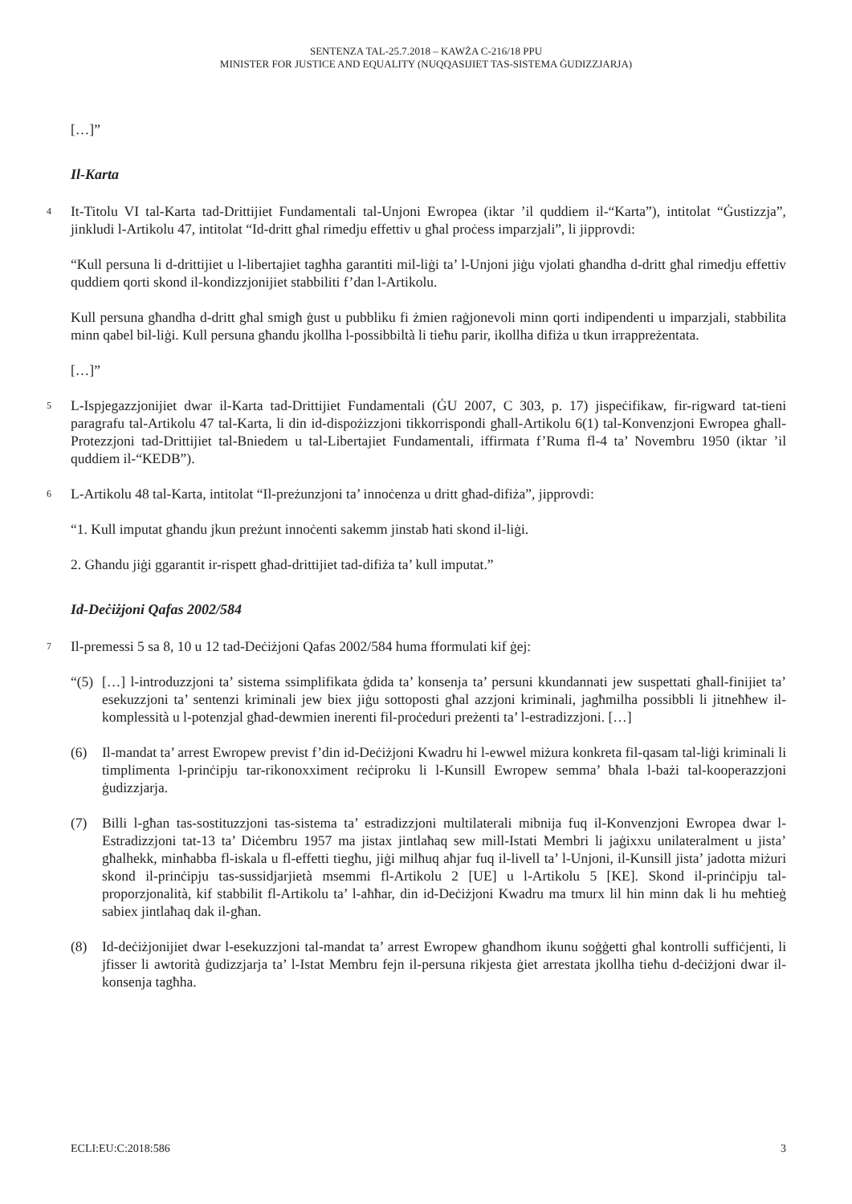SENTENZA TAL-25.7.2018 – KAWŻA C-216/18 PPU
MINISTER FOR JUSTICE AND EQUALITY (NUQQASIJIET TAS-SISTEMA ĠUDIZZJARJA)
[…]”
Il-Karta
4
It-Titolu VI tal-Karta tad-Drittijiet Fundamentali tal-Unjoni Ewropea (iktar ’il quddiem il-“Karta”), intitolat “Ġustizzja”, jinkludi l-Artikolu 47, intitolat “Id-dritt għal rimedju effettiv u għal proċess imparzjali”, li jipprovdi:
“Kull persuna li d-drittijiet u l-libertajiet tagħha garantiti mil-liġi ta’ l-Unjoni jiġu vjolati għandha d-dritt għal rimedju effettiv quddiem qorti skond il-kondizzjonijiet stabbiliti f’dan l-Artikolu.
Kull persuna għandha d-dritt għal smigħ ġust u pubbliku fi żmien raġjonevoli minn qorti indipendenti u imparzjali, stabbilita minn qabel bil-liġi. Kull persuna għandu jkollha l-possibbiltà li tieħu parir, ikollha difiża u tkun irrappreżentata.
[…]”
5
L-Ispjegazzjonijiet dwar il-Karta tad-Drittijiet Fundamentali (ĠU 2007, C 303, p. 17) jispeċifikaw, fir-rigward tat-tieni paragrafu tal-Artikolu 47 tal-Karta, li din id-dispożizzjoni tikkorrispondi għall-Artikolu 6(1) tal-Konvenzjoni Ewropea għall-Protezzjoni tad-Drittijiet tal-Bniedem u tal-Libertajiet Fundamentali, iffirmata f’Ruma fl-4 ta’ Novembru 1950 (iktar ’il quddiem il-“KEDB”).
6
L-Artikolu 48 tal-Karta, intitolat “Il-preżunzjoni ta’ innoċenza u dritt għad-difiża”, jipprovdi:
“1. Kull imputat għandu jkun preżunt innoċenti sakemm jinstab ħati skond il-liġi.
2. Għandu jiġi ggarantit ir-rispett għad-drittijiet tad-difiża ta’ kull imputat.”
Id-Deċiżjoni Qafas 2002/584
7
Il-premessi 5 sa 8, 10 u 12 tad-Deċiżjoni Qafas 2002/584 huma fformulati kif ġej:
“(5) […] l-introduzzjoni ta’ sistema ssimplifikata ġdida ta’ konsenja ta’ persuni kkundannati jew suspettati għall-finijiet ta’ esekuzzjoni ta’ sentenzi kriminali jew biex jiġu sottoposti għal azzjoni kriminali, jagħmilha possibbli li jitneħħew il-komplessità u l-potenzjal għad-dewmien inerenti fil-proċeduri preżenti ta’ l-estradizzjoni. […]
(6) Il-mandat ta’ arrest Ewropew previst f’din id-Deċiżjoni Kwadru hi l-ewwel miżura konkreta fil-qasam tal-liġi kriminali li timplimenta l-prinċipju tar-rikonoxximent reċiproku li l-Kunsill Ewropew semma’ bħala l-bażi tal-kooperazzjoni ġudizzjarja.
(7) Billi l-għan tas-sostituzzjoni tas-sistema ta’ estradizzjoni multilaterali mibnija fuq il-Konvenzjoni Ewropea dwar l-Estradizzjoni tat-13 ta’ Diċembru 1957 ma jistax jintlaħaq sew mill-Istati Membri li jaġixxu unilateralment u jista’ għalhekk, minħabba fl-iskala u fl-effetti tiegħu, jiġi milħuq aħjar fuq il-livell ta’ l-Unjoni, il-Kunsill jista’ jadotta miżuri skond il-prinċipju tas-sussidjarjietà msemmi fl-Artikolu 2 [UE] u l-Artikolu 5 [KE]. Skond il-prinċipju tal-proporzjonalità, kif stabbilit fl-Artikolu ta’ l-aħħar, din id-Deċiżjoni Kwadru ma tmurx lil hin minn dak li hu meħtieġ sabiex jintlaħaq dak il-għan.
(8) Id-deċiżjonijiet dwar l-esekuzzjoni tal-mandat ta’ arrest Ewropew għandhom ikunu soġġetti għal kontrolli suffiċjenti, li jfisser li awtorità ġudizzjarja ta’ l-Istat Membru fejn il-persuna rikjesta ġiet arrestata jkollha tieħu d-deċiżjoni dwar il-konsenja tagħha.
ECLI:EU:C:2018:586 3